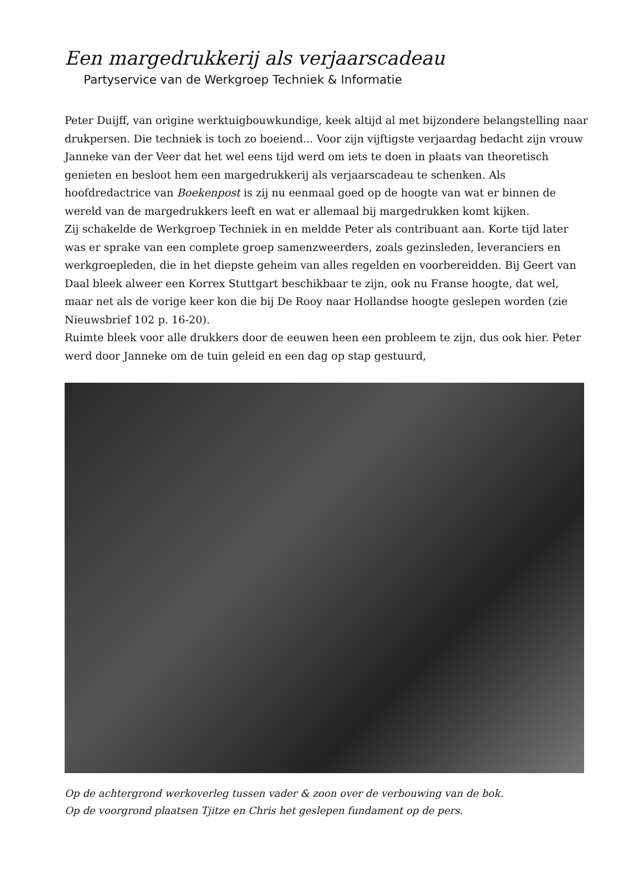Een margedrukkerij als verjaarscadeau
Partyservice van de Werkgroep Techniek & Informatie
Peter Duijff, van origine werktuigbouwkundige, keek altijd al met bijzondere belangstelling naar drukpersen. Die techniek is toch zo boeiend... Voor zijn vijftigste verjaardag bedacht zijn vrouw Janneke van der Veer dat het wel eens tijd werd om iets te doen in plaats van theoretisch genieten en besloot hem een margedrukkerij als verjaarscadeau te schenken. Als hoofdredactrice van Boekenpost is zij nu eenmaal goed op de hoogte van wat er binnen de wereld van de margedrukkers leeft en wat er allemaal bij margedrukken komt kijken.
Zij schakelde de Werkgroep Techniek in en meldde Peter als contribuant aan. Korte tijd later was er sprake van een complete groep samenzweerders, zoals gezinsleden, leveranciers en werkgroepleden, die in het diepste geheim van alles regelden en voorbereidden. Bij Geert van Daal bleek alweer een Korrex Stuttgart beschikbaar te zijn, ook nu Franse hoogte, dat wel, maar net als de vorige keer kon die bij De Rooy naar Hollandse hoogte geslepen worden (zie Nieuwsbrief 102 p. 16-20).
Ruimte bleek voor alle drukkers door de eeuwen heen een probleem te zijn, dus ook hier. Peter werd door Janneke om de tuin geleid en een dag op stap gestuurd,
Op de achtergrond werkoverleg tussen vader & zoon over de verbouwing van de bok.
Op de voorgrond plaatsen Tjitze en Chris het geslepen fundament op de pers.